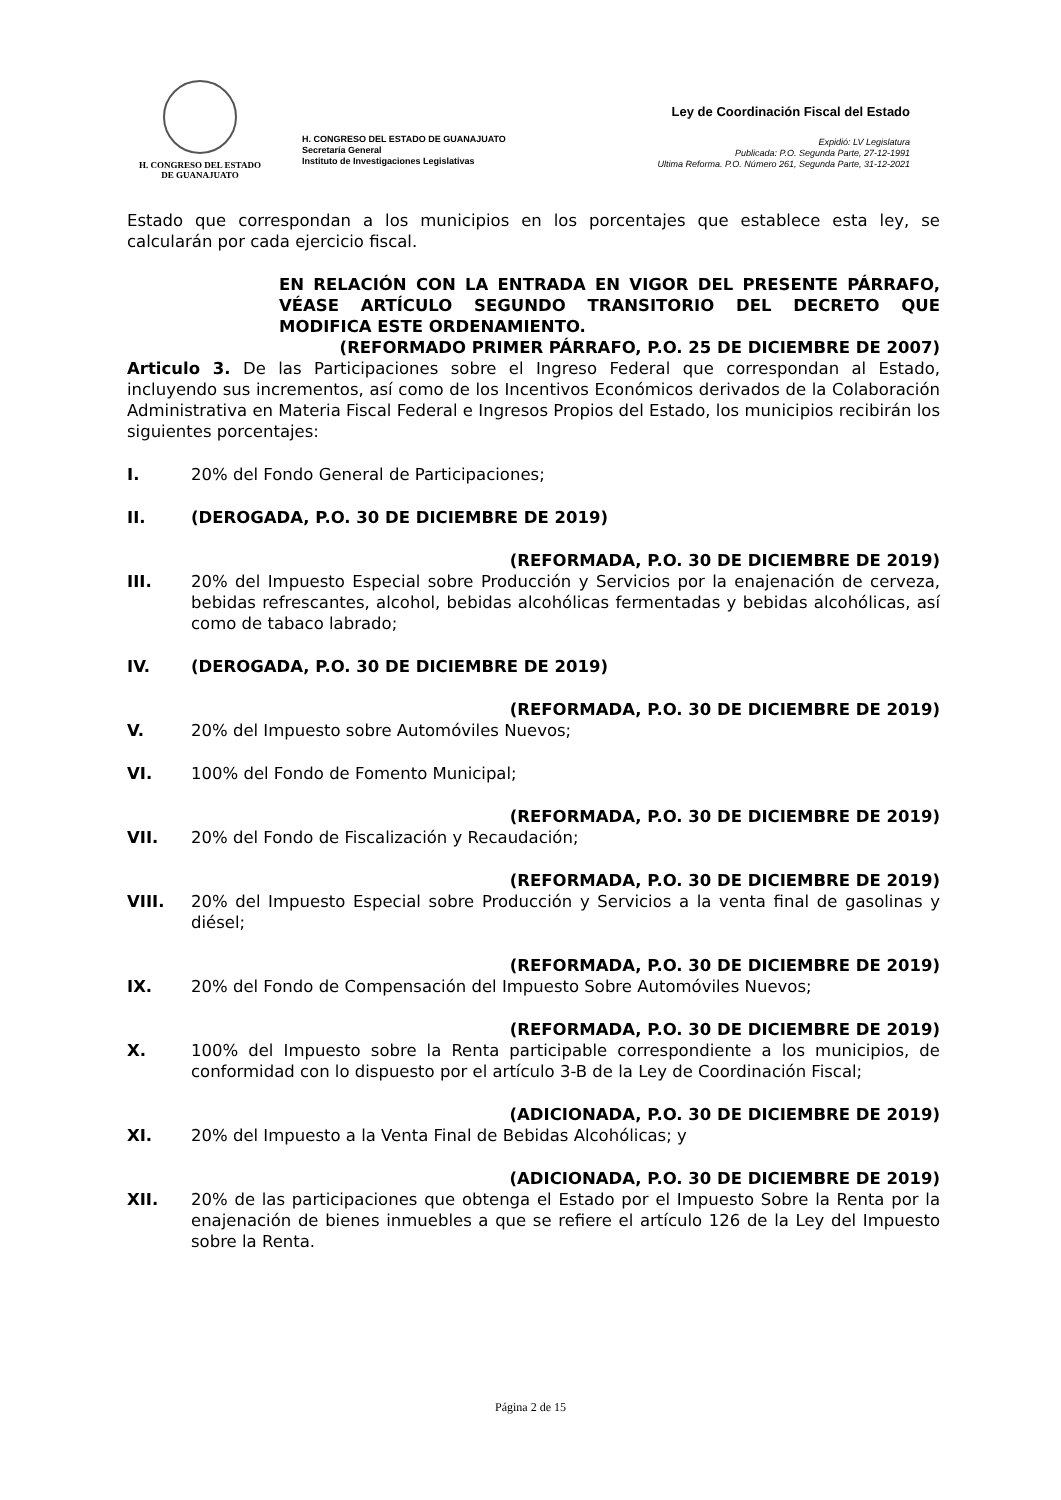H. CONGRESO DEL ESTADO
DE GUANAJUATO
H. CONGRESO DEL ESTADO DE GUANAJUATO
Secretaría General
Instituto de Investigaciones Legislativas
Ley de Coordinación Fiscal del Estado
Expidió: LV Legislatura
Publicada: P.O. Segunda Parte, 27-12-1991
Ultima Reforma. P.O. Número 261, Segunda Parte, 31-12-2021
Estado que correspondan a los municipios en los porcentajes que establece esta ley, se calcularán por cada ejercicio fiscal.
EN RELACIÓN CON LA ENTRADA EN VIGOR DEL PRESENTE PÁRRAFO, VÉASE ARTÍCULO SEGUNDO TRANSITORIO DEL DECRETO QUE MODIFICA ESTE ORDENAMIENTO.
(REFORMADO PRIMER PÁRRAFO, P.O. 25 DE DICIEMBRE DE 2007)
Articulo 3. De las Participaciones sobre el Ingreso Federal que correspondan al Estado, incluyendo sus incrementos, así como de los Incentivos Económicos derivados de la Colaboración Administrativa en Materia Fiscal Federal e Ingresos Propios del Estado, los municipios recibirán los siguientes porcentajes:
I. 20% del Fondo General de Participaciones;
II. (DEROGADA, P.O. 30 DE DICIEMBRE DE 2019)
(REFORMADA, P.O. 30 DE DICIEMBRE DE 2019)
III. 20% del Impuesto Especial sobre Producción y Servicios por la enajenación de cerveza, bebidas refrescantes, alcohol, bebidas alcohólicas fermentadas y bebidas alcohólicas, así como de tabaco labrado;
IV. (DEROGADA, P.O. 30 DE DICIEMBRE DE 2019)
(REFORMADA, P.O. 30 DE DICIEMBRE DE 2019)
V. 20% del Impuesto sobre Automóviles Nuevos;
VI. 100% del Fondo de Fomento Municipal;
(REFORMADA, P.O. 30 DE DICIEMBRE DE 2019)
VII. 20% del Fondo de Fiscalización y Recaudación;
(REFORMADA, P.O. 30 DE DICIEMBRE DE 2019)
VIII. 20% del Impuesto Especial sobre Producción y Servicios a la venta final de gasolinas y diésel;
(REFORMADA, P.O. 30 DE DICIEMBRE DE 2019)
IX. 20% del Fondo de Compensación del Impuesto Sobre Automóviles Nuevos;
(REFORMADA, P.O. 30 DE DICIEMBRE DE 2019)
X. 100% del Impuesto sobre la Renta participable correspondiente a los municipios, de conformidad con lo dispuesto por el artículo 3-B de la Ley de Coordinación Fiscal;
(ADICIONADA, P.O. 30 DE DICIEMBRE DE 2019)
XI. 20% del Impuesto a la Venta Final de Bebidas Alcohólicas; y
(ADICIONADA, P.O. 30 DE DICIEMBRE DE 2019)
XII. 20% de las participaciones que obtenga el Estado por el Impuesto Sobre la Renta por la enajenación de bienes inmuebles a que se refiere el artículo 126 de la Ley del Impuesto sobre la Renta.
Página 2 de 15